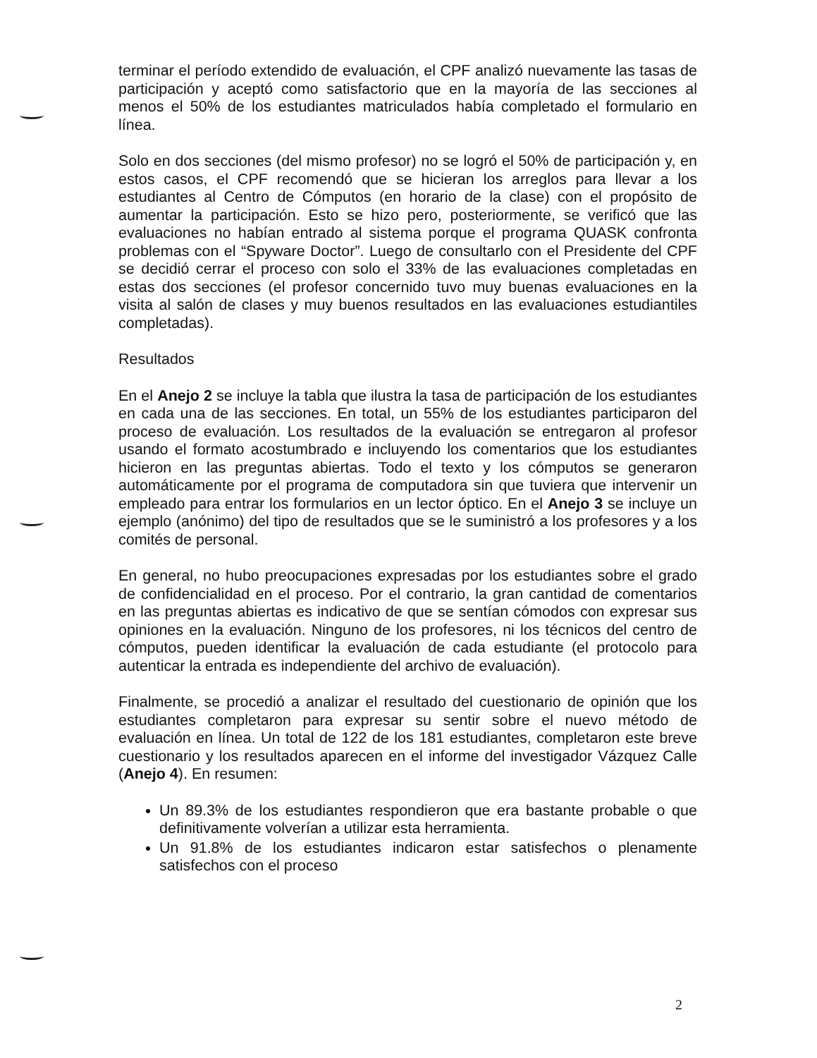terminar el período extendido de evaluación, el CPF analizó nuevamente las tasas de participación y aceptó como satisfactorio que en la mayoría de las secciones al menos el 50% de los estudiantes matriculados había completado el formulario en línea.
Solo en dos secciones (del mismo profesor) no se logró el 50% de participación y, en estos casos, el CPF recomendó que se hicieran los arreglos para llevar a los estudiantes al Centro de Cómputos (en horario de la clase) con el propósito de aumentar la participación. Esto se hizo pero, posteriormente, se verificó que las evaluaciones no habían entrado al sistema porque el programa QUASK confronta problemas con el “Spyware Doctor”. Luego de consultarlo con el Presidente del CPF se decidió cerrar el proceso con solo el 33% de las evaluaciones completadas en estas dos secciones (el profesor concernido tuvo muy buenas evaluaciones en la visita al salón de clases y muy buenos resultados en las evaluaciones estudiantiles completadas).
Resultados
En el Anejo 2 se incluye la tabla que ilustra la tasa de participación de los estudiantes en cada una de las secciones. En total, un 55% de los estudiantes participaron del proceso de evaluación. Los resultados de la evaluación se entregaron al profesor usando el formato acostumbrado e incluyendo los comentarios que los estudiantes hicieron en las preguntas abiertas. Todo el texto y los cómputos se generaron automáticamente por el programa de computadora sin que tuviera que intervenir un empleado para entrar los formularios en un lector óptico. En el Anejo 3 se incluye un ejemplo (anónimo) del tipo de resultados que se le suministró a los profesores y a los comités de personal.
En general, no hubo preocupaciones expresadas por los estudiantes sobre el grado de confidencialidad en el proceso. Por el contrario, la gran cantidad de comentarios en las preguntas abiertas es indicativo de que se sentían cómodos con expresar sus opiniones en la evaluación. Ninguno de los profesores, ni los técnicos del centro de cómputos, pueden identificar la evaluación de cada estudiante (el protocolo para autenticar la entrada es independiente del archivo de evaluación).
Finalmente, se procedió a analizar el resultado del cuestionario de opinión que los estudiantes completaron para expresar su sentir sobre el nuevo método de evaluación en línea. Un total de 122 de los 181 estudiantes, completaron este breve cuestionario y los resultados aparecen en el informe del investigador Vázquez Calle (Anejo 4). En resumen:
Un 89.3% de los estudiantes respondieron que era bastante probable o que definitivamente volverían a utilizar esta herramienta.
Un 91.8% de los estudiantes indicaron estar satisfechos o plenamente satisfechos con el proceso
2